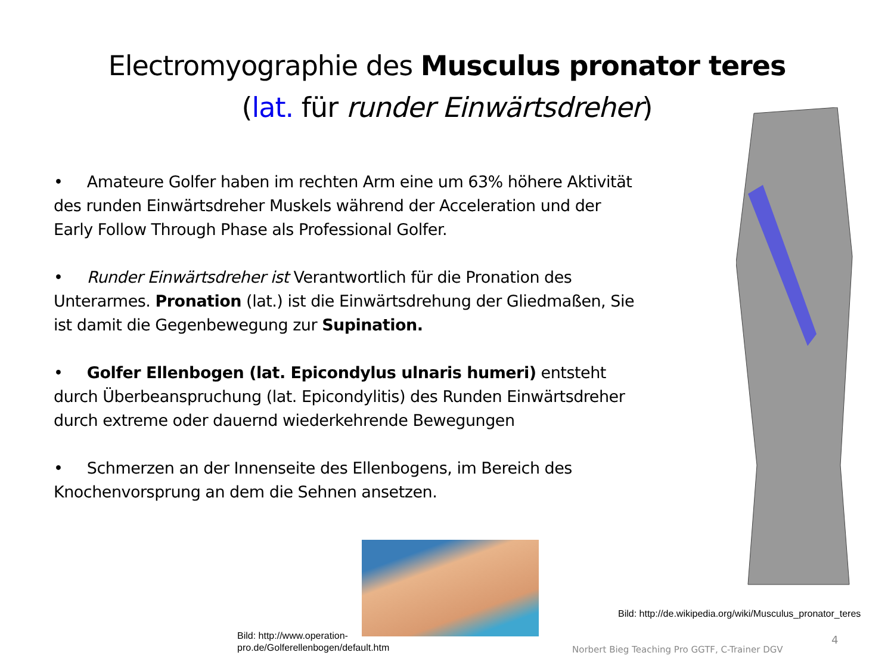Electromyographie des Musculus pronator teres
(lat. für runder Einwärtsdreher)
• Amateure Golfer haben im rechten Arm eine um 63% höhere Aktivität des runden Einwärtsdreher Muskels während der Acceleration und der Early Follow Through Phase als Professional Golfer.
• Runder Einwärtsdreher ist Verantwortlich für die Pronation des Unterarmes. Pronation (lat.) ist die Einwärtsdrehung der Gliedmaßen, Sie ist damit die Gegenbewegung zur Supination.
• Golfer Ellenbogen (lat. Epicondylus ulnaris humeri) entsteht durch Überbeanspruchung (lat. Epicondylitis) des Runden Einwärtsdreher durch extreme oder dauernd wiederkehrende Bewegungen
• Schmerzen an der Innenseite des Ellenbogens, im Bereich des Knochenvorsprung an dem die Sehnen ansetzen.
Bild: http://www.operation-
pro.de/Golferellenbogen/default.htm
Bild: http://de.wikipedia.org/wiki/Musculus_pronator_teres
Norbert Bieg Teaching Pro GGTF, C-Trainer DGV
4